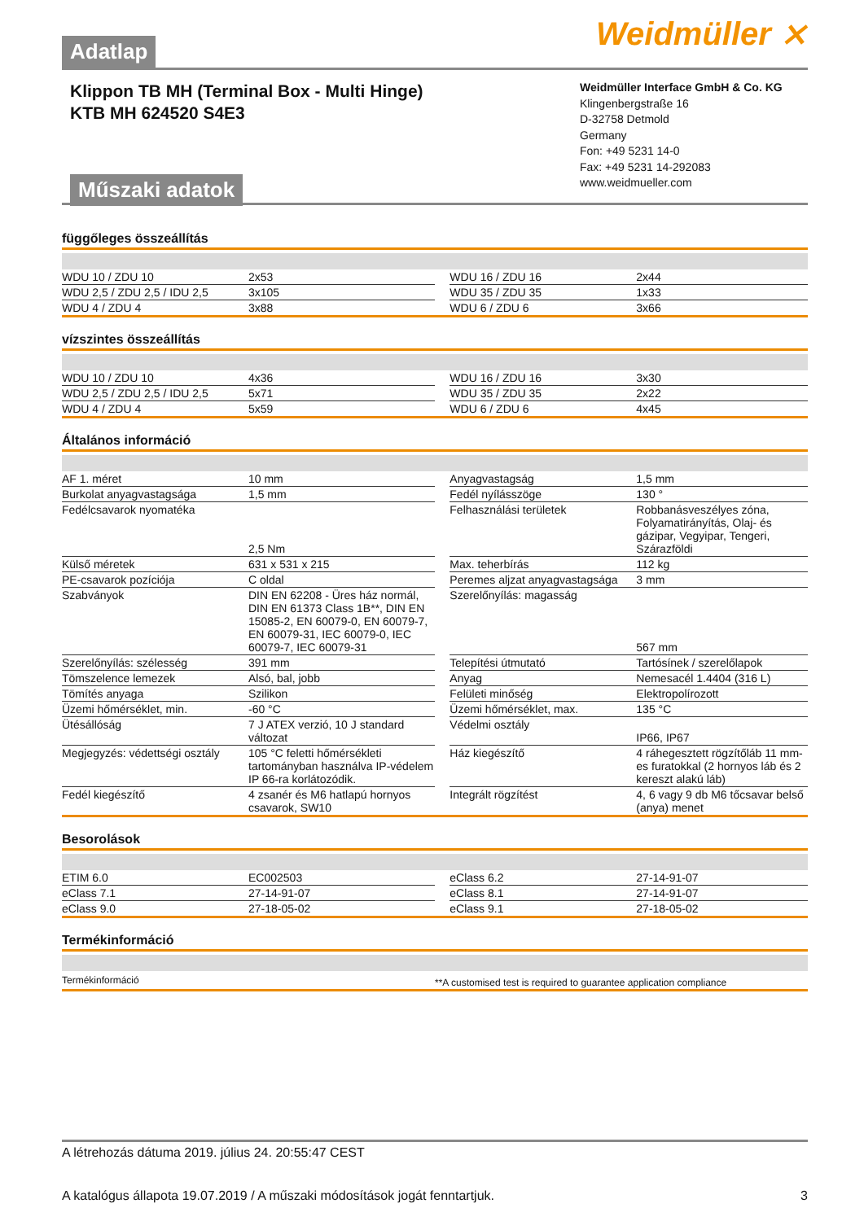Weidmüller ⨯
Adatlap
Klippon TB MH (Terminal Box - Multi Hinge)
KTB MH 624520 S4E3
Műszaki adatok
Weidmüller Interface GmbH & Co. KG
Klingenbergstraße 16
D-32758 Detmold
Germany
Fon: +49 5231 14-0
Fax: +49 5231 14-292083
www.weidmueller.com
függőleges összeállítás
| WDU 10 / ZDU 10 | 2x53 | | WDU 16 / ZDU 16 | 2x44 |
| WDU 2,5 / ZDU 2,5 / IDU 2,5 | 3x105 | | WDU 35 / ZDU 35 | 1x33 |
| WDU 4 / ZDU 4 | 3x88 | | WDU 6 / ZDU 6 | 3x66 |
vízszintes összeállítás
| WDU 10 / ZDU 10 | 4x36 | | WDU 16 / ZDU 16 | 3x30 |
| WDU 2,5 / ZDU 2,5 / IDU 2,5 | 5x71 | | WDU 35 / ZDU 35 | 2x22 |
| WDU 4 / ZDU 4 | 5x59 | | WDU 6 / ZDU 6 | 4x45 |
Általános információ
| AF 1. méret | 10 mm | | Anyagvastagság | 1,5 mm |
| Burkolat anyagvastagsága | 1,5 mm | | Fedél nyílásszöge | 130 ° |
| Fedélcsavarok nyomatéka | 2,5 Nm | | Felhasználási területek | Robbanásveszélyes zóna, Folyamatirányítás, Olaj- és gázipar, Vegyipar, Tengeri, Szárazföldi |
| Külső méretek | 631 x 531 x 215 | | Max. teherbírás | 112 kg |
| PE-csavarok pozíciója | C oldal | | Peremes aljzat anyagvastagsága | 3 mm |
| Szabványok | DIN EN 62208 - Üres ház normál, DIN EN 61373 Class 1B**, DIN EN 15085-2, EN 60079-0, EN 60079-7, EN 60079-31, IEC 60079-0, IEC 60079-7, IEC 60079-31 | | Szerelőnyílás: magasság | 567 mm |
| Szerelőnyílás: szélesség | 391 mm | | Telepítési útmutató | Tartósínek / szerelőlapok |
| Tömszelence lemezek | Alsó, bal, jobb | | Anyag | Nemesacél 1.4404 (316 L) |
| Tömítés anyaga | Szilikon | | Felületi minőség | Elektropolírozott |
| Üzemi hőmérséklet, min. | -60 °C | | Üzemi hőmérséklet, max. | 135 °C |
| Ütésállóság | 7 J ATEX verzió, 10 J standard változat | | Védelmi osztály | IP66, IP67 |
| Megjegyzés: védettségi osztály | 105 °C feletti hőmérsékleti tartományban használva IP-védelem IP 66-ra korlátozódik. | | Ház kiegészítő | 4 ráhegesztett rögzítőláb 11 mm-es furatokkal (2 hornyos láb és 2 kereszt alakú láb) |
| Fedél kiegészítő | 4 zsanér és M6 hatlapú hornyos csavarok, SW10 | | Integrált rögzítést | 4, 6 vagy 9 db M6 tőcsavar belső (anya) menet |
Besorolások
| ETIM 6.0 | EC002503 | | eClass 6.2 | 27-14-91-07 |
| eClass 7.1 | 27-14-91-07 | | eClass 8.1 | 27-14-91-07 |
| eClass 9.0 | 27-18-05-02 | | eClass 9.1 | 27-18-05-02 |
Termékinformáció
| Termékinformáció | **A customised test is required to guarantee application compliance |
A létrehozás dátuma 2019. július 24. 20:55:47 CEST
A katalógus állapota 19.07.2019 / A műszaki módosítások jogát fenntartjuk. 3